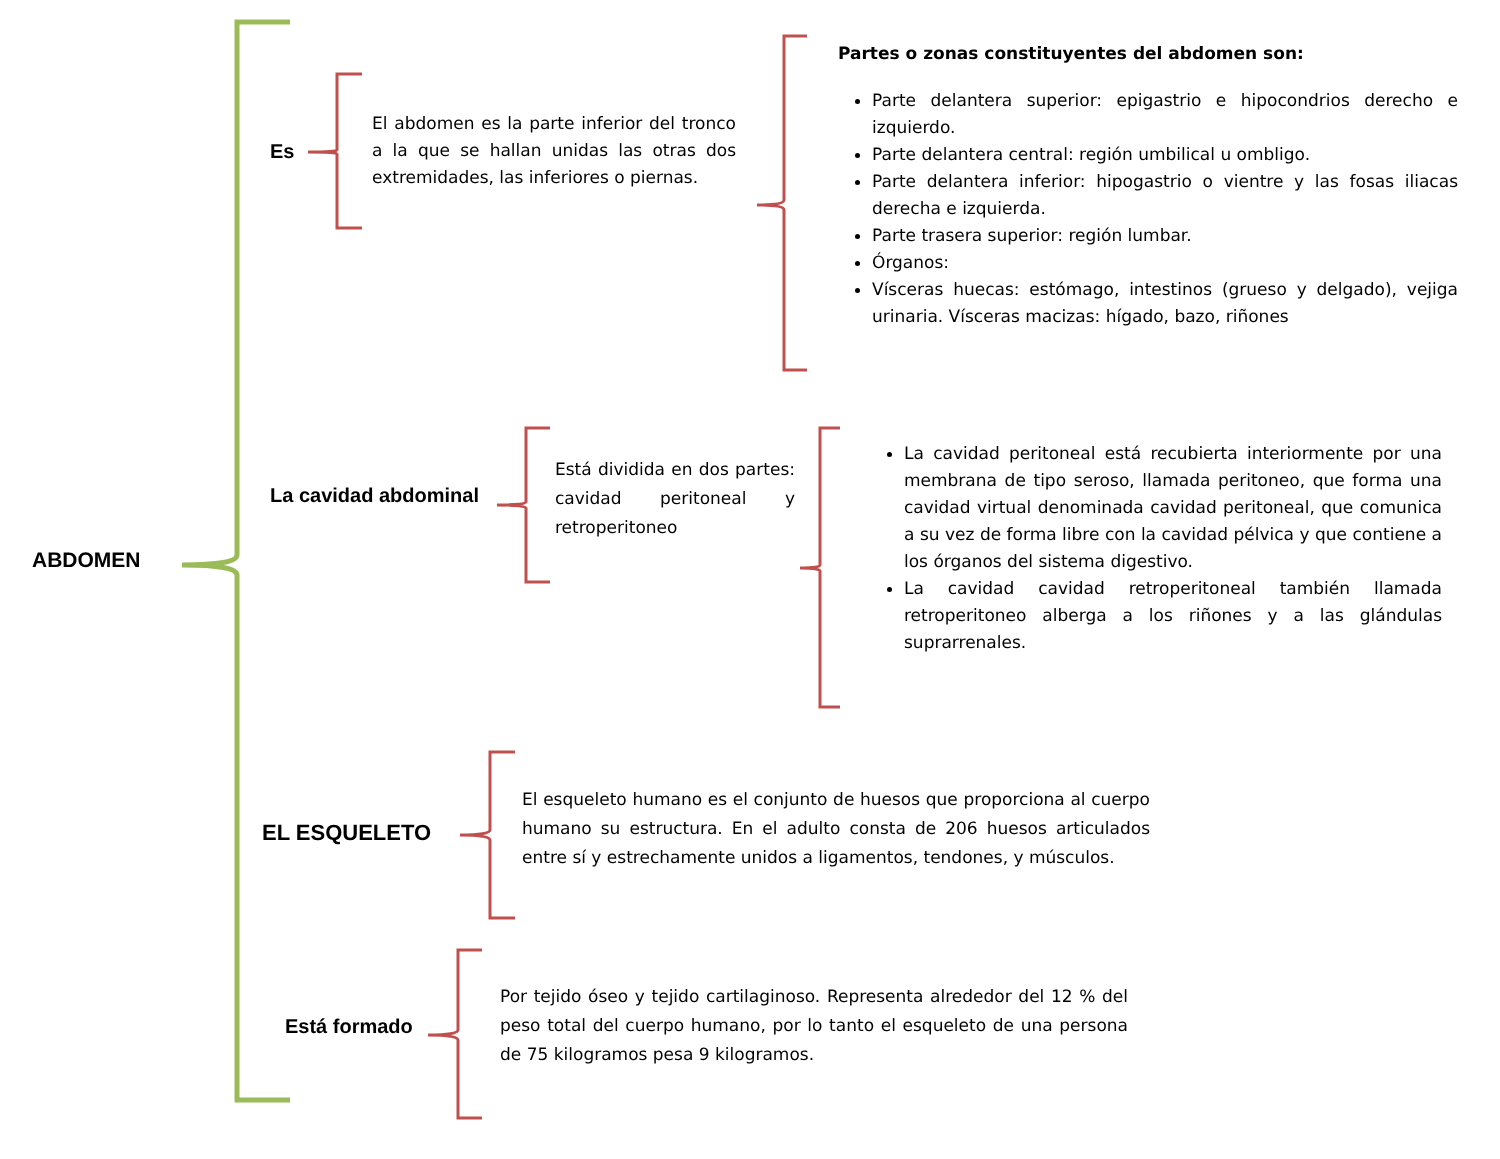ABDOMEN
Es
El abdomen es la parte inferior del tronco a la que se hallan unidas las otras dos extremidades, las inferiores o piernas.
Partes o zonas constituyentes del abdomen son:
Parte delantera superior: epigastrio e hipocondrios derecho e izquierdo.
Parte delantera central: región umbilical u ombligo.
Parte delantera inferior: hipogastrio o vientre y las fosas iliacas derecha e izquierda.
Parte trasera superior: región lumbar.
Órganos:
Vísceras huecas: estómago, intestinos (grueso y delgado), vejiga urinaria. Vísceras macizas: hígado, bazo, riñones
La cavidad abdominal
Está dividida en dos partes: cavidad peritoneal y retroperitoneo
La cavidad peritoneal está recubierta interiormente por una membrana de tipo seroso, llamada peritoneo, que forma una cavidad virtual denominada cavidad peritoneal, que comunica a su vez de forma libre con la cavidad pélvica y que contiene a los órganos del sistema digestivo.
La cavidad cavidad retroperitoneal también llamada retroperitoneo alberga a los riñones y a las glándulas suprarrenales.
EL ESQUELETO
El esqueleto humano es el conjunto de huesos que proporciona al cuerpo humano su estructura. En el adulto consta de 206 huesos articulados entre sí y estrechamente unidos a ligamentos, tendones, y músculos.
Está formado
Por tejido óseo y tejido cartilaginoso. Representa alrededor del 12 % del peso total del cuerpo humano, por lo tanto el esqueleto de una persona de 75 kilogramos pesa 9 kilogramos.